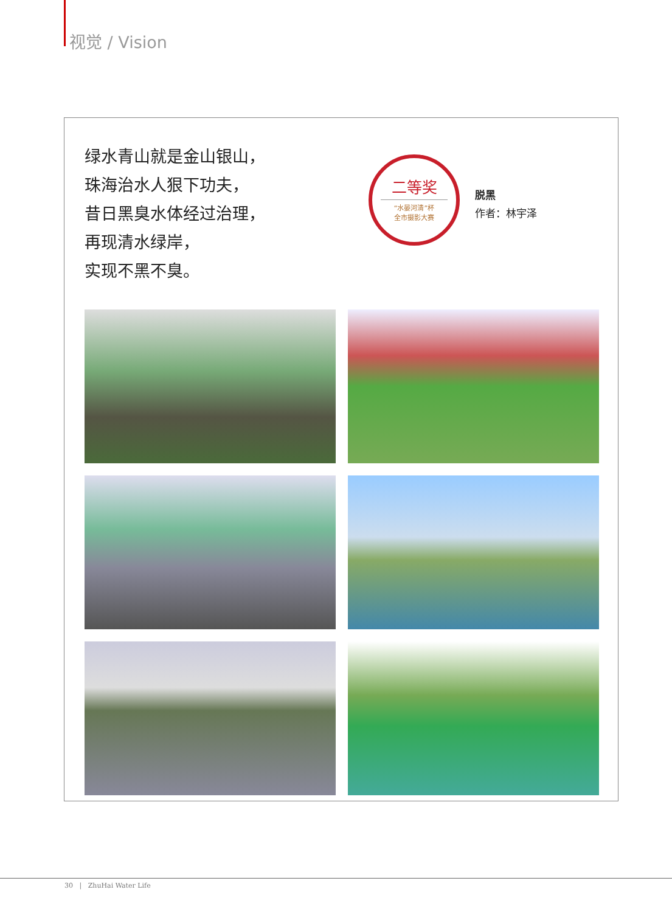视觉 / Vision
绿水青山就是金山银山，
珠海治水人狠下功夫，
昔日黑臭水体经过治理，
再现清水绿岸，
实现不黑不臭。
二等奖
“水晏河清”杯
全市摄影大赛
脱黑
作者：林宇泽
30 | ZhuHai Water Life